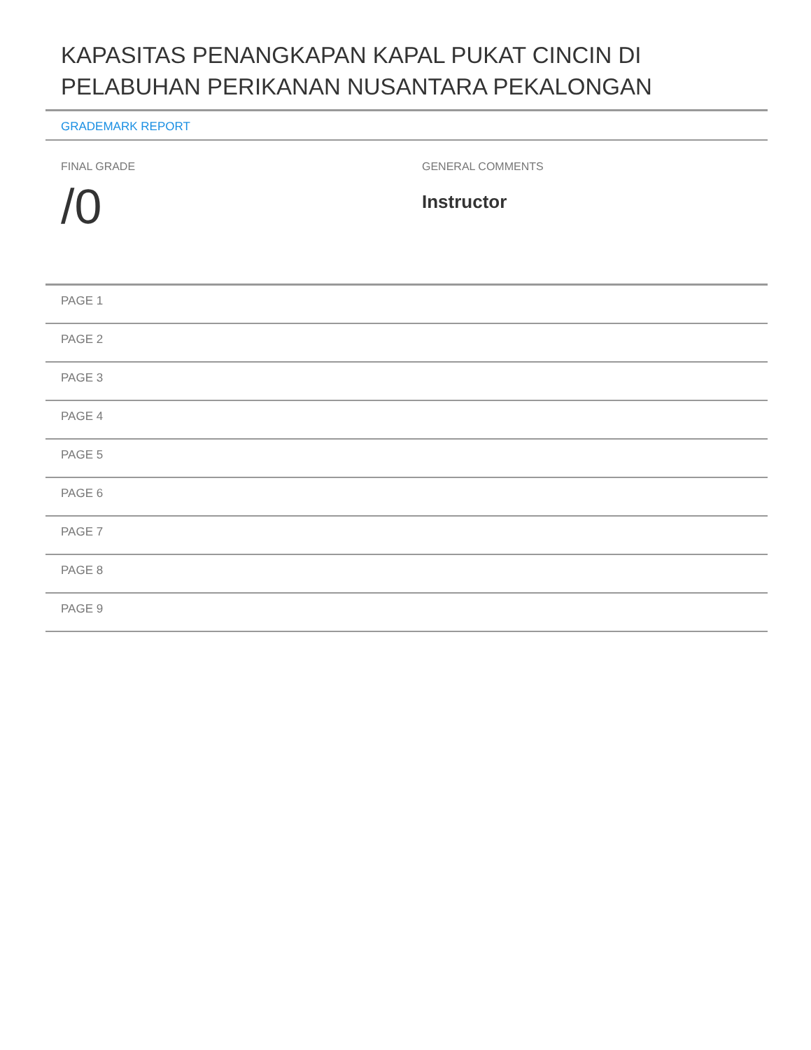KAPASITAS PENANGKAPAN KAPAL PUKAT CINCIN DI PELABUHAN PERIKANAN NUSANTARA PEKALONGAN
GRADEMARK REPORT
FINAL GRADE
/0
GENERAL COMMENTS
Instructor
PAGE 1
PAGE 2
PAGE 3
PAGE 4
PAGE 5
PAGE 6
PAGE 7
PAGE 8
PAGE 9